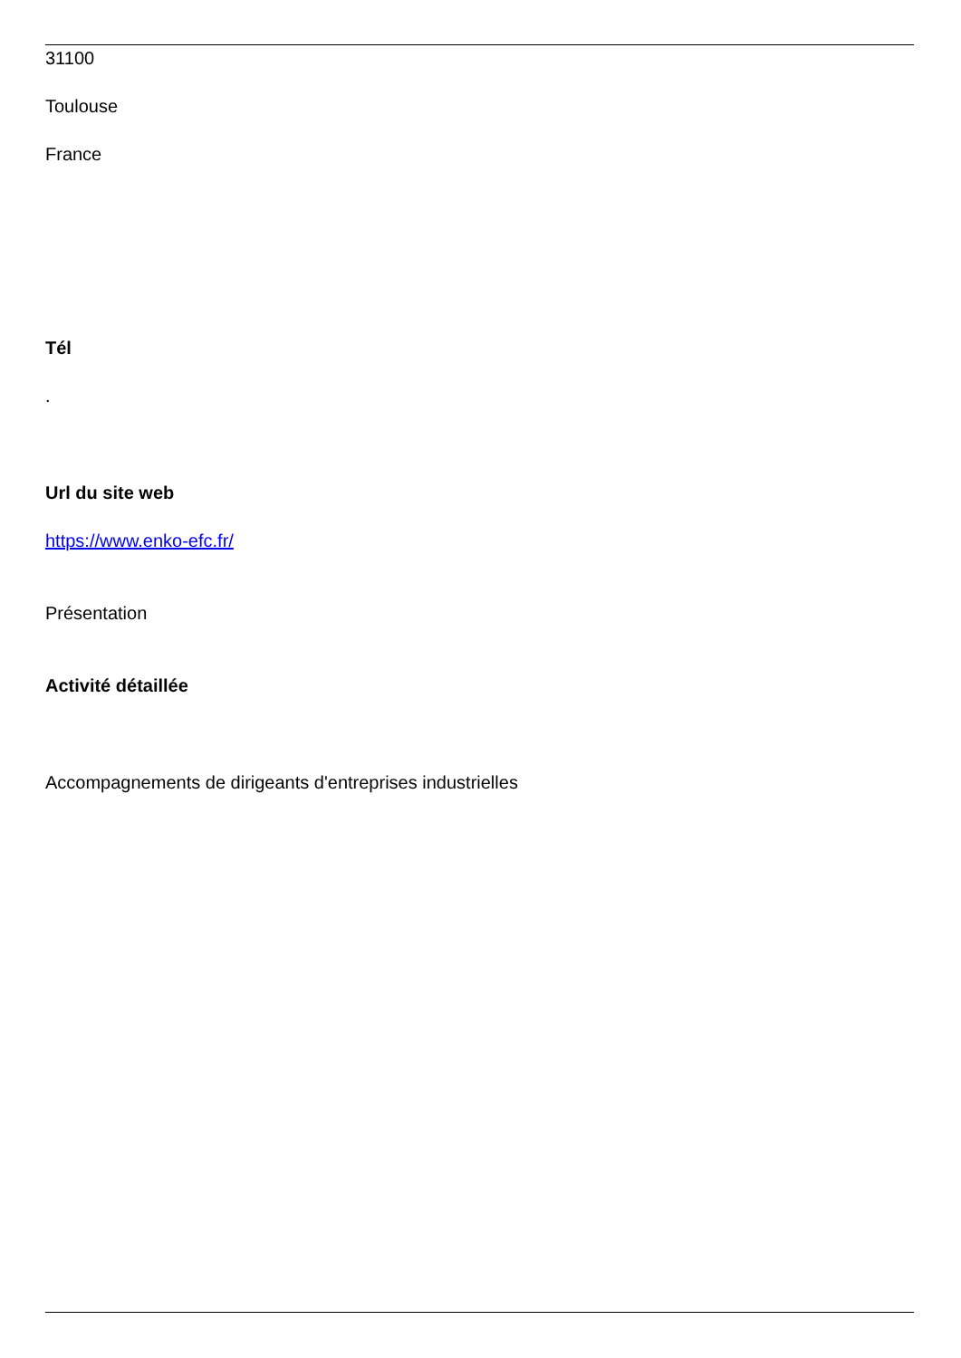31100
Toulouse
France
Tél
.
Url du site web
https://www.enko-efc.fr/
Présentation
Activité détaillée
Accompagnements de dirigeants d'entreprises industrielles